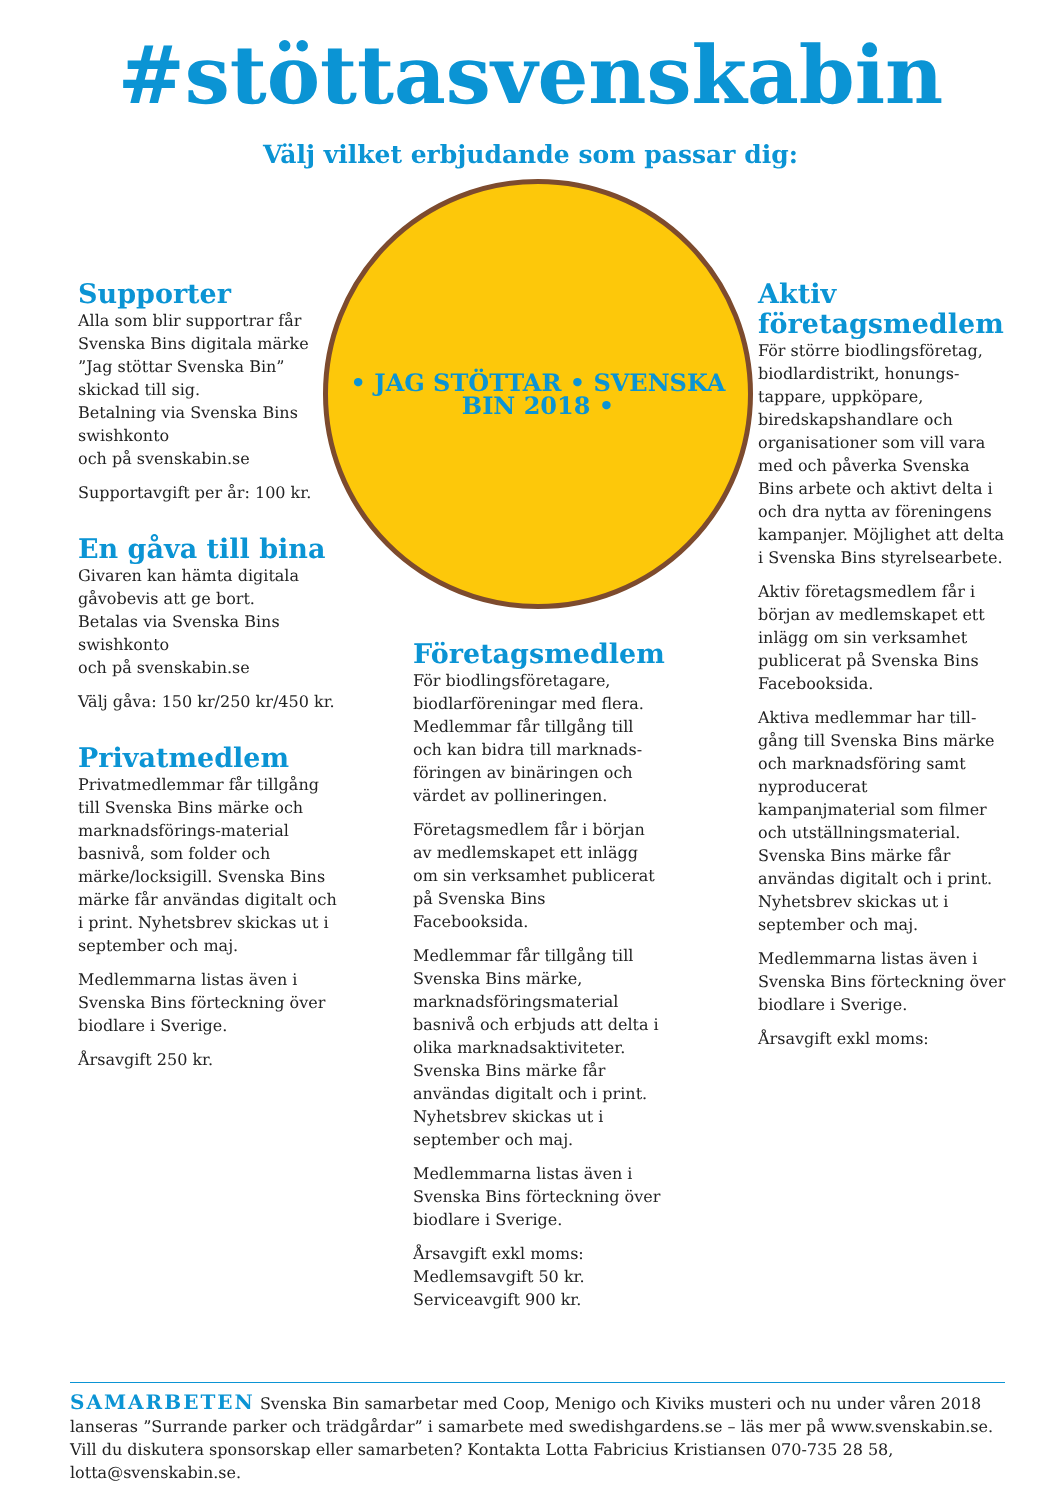#stöttasvenskabin
Välj vilket erbjudande som passar dig:
Supporter
Alla som blir supportrar får Svenska Bins digitala märke ”Jag stöttar Svenska Bin” skickad till sig.
Betalning via Svenska Bins swishkonto
och på svenskabin.se
Supportavgift per år: 100 kr.
En gåva till bina
Givaren kan hämta digitala gåvobevis att ge bort.
Betalas via Svenska Bins swishkonto
och på svenskabin.se
Välj gåva: 150 kr/250 kr/450 kr.
Privatmedlem
Privatmedlemmar får tillgång till Svenska Bins märke och marknadsförings-material basnivå, som folder och märke/locksigill. Svenska Bins märke får användas digitalt och i print. Nyhetsbrev skickas ut i september och maj.
Medlemmarna listas även i Svenska Bins förteckning över biodlare i Sverige.
Årsavgift 250 kr.
• JAG STÖTTAR • SVENSKA BIN 2018 •
Företagsmedlem
För biodlingsföretagare, biodlarföreningar med flera. Medlemmar får tillgång till och kan bidra till marknads-föringen av binäringen och värdet av pollineringen.
Företagsmedlem får i början av medlemskapet ett inlägg om sin verksamhet publicerat på Svenska Bins Facebooksida.
Medlemmar får tillgång till Svenska Bins märke, marknadsföringsmaterial basnivå och erbjuds att delta i olika marknadsaktiviteter. Svenska Bins märke får användas digitalt och i print. Nyhetsbrev skickas ut i september och maj.
Medlemmarna listas även i Svenska Bins förteckning över biodlare i Sverige.
Årsavgift exkl moms:
Medlemsavgift 50 kr.
Serviceavgift 900 kr.
Aktiv företagsmedlem
För större biodlingsföretag, biodlardistrikt, honungs-tappare, uppköpare, biredskapshandlare och organisationer som vill vara med och påverka Svenska Bins arbete och aktivt delta i och dra nytta av föreningens kampanjer. Möjlighet att delta i Svenska Bins styrelsearbete.
Aktiv företagsmedlem får i början av medlemskapet ett inlägg om sin verksamhet publicerat på Svenska Bins Facebooksida.
Aktiva medlemmar har till-gång till Svenska Bins märke och marknadsföring samt nyproducerat kampanjmaterial som filmer och utställningsmaterial. Svenska Bins märke får användas digitalt och i print. Nyhetsbrev skickas ut i september och maj.
Medlemmarna listas även i Svenska Bins förteckning över biodlare i Sverige.
Årsavgift exkl moms:
SAMARBETEN Svenska Bin samarbetar med Coop, Menigo och Kiviks musteri och nu under våren 2018 lanseras ”Surrande parker och trädgårdar” i samarbete med swedishgardens.se – läs mer på www.svenskabin.se. Vill du diskutera sponsorskap eller samarbeten? Kontakta Lotta Fabricius Kristiansen 070-735 28 58, lotta@svenskabin.se.